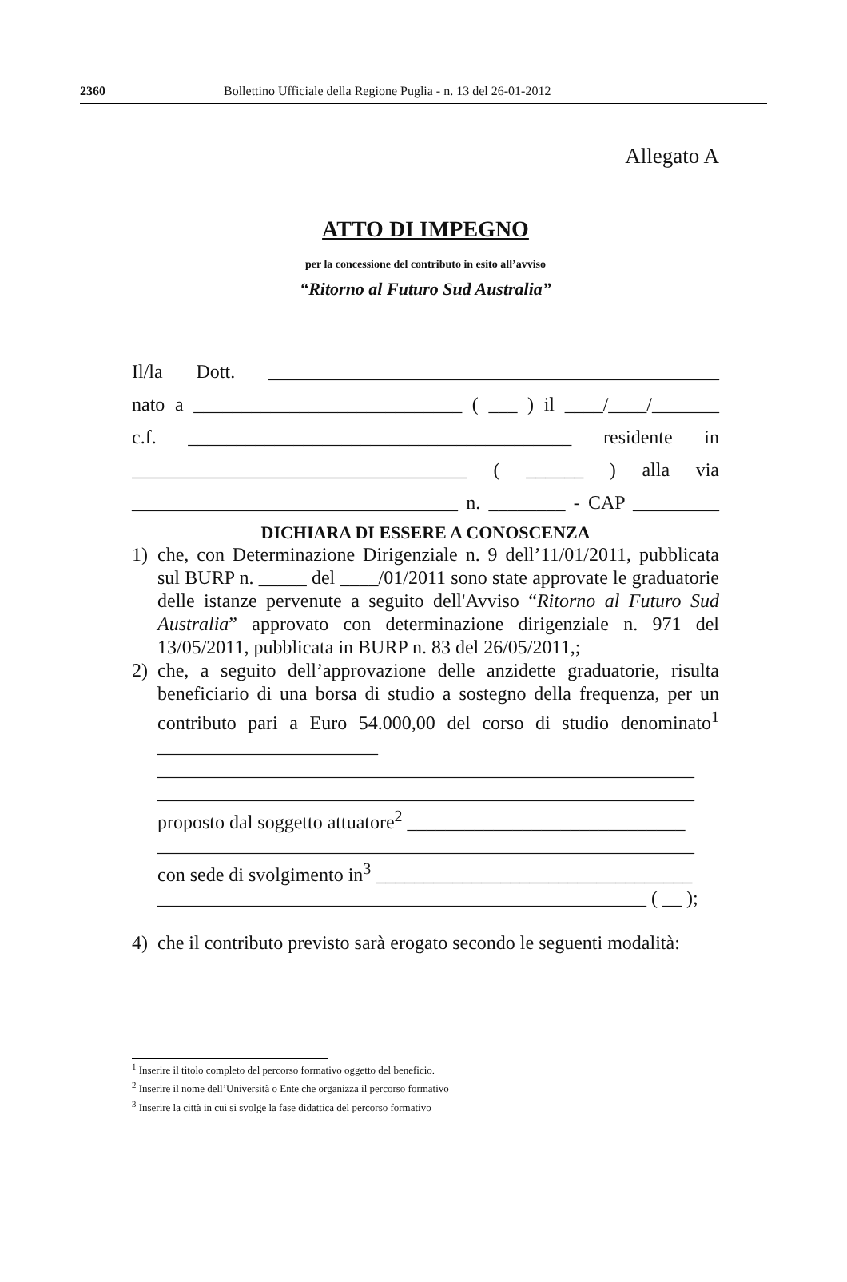2360 Bollettino Ufficiale della Regione Puglia - n. 13 del 26-01-2012
Allegato A
ATTO DI IMPEGNO
per la concessione del contributo in esito all’avviso
“Ritorno al Futuro Sud Australia”
Il/la Dott. _______________________________________________
nato a ____________________________ ( ___ ) il ____/____/_______
c.f. ________________________________________ residente in
___________________________________ ( ______ ) alla via
__________________________________ n. ________ - CAP _________
DICHIARA DI ESSERE A CONOSCENZA
1) che, con Determinazione Dirigenziale n. 9 dell’11/01/2011, pubblicata sul BURP n. _____ del ____/01/2011 sono state approvate le graduatorie delle istanze pervenute a seguito dell'Avviso “Ritorno al Futuro Sud Australia” approvato con determinazione dirigenziale n. 971 del 13/05/2011, pubblicata in BURP n. 83 del 26/05/2011,;
2) che, a seguito dell’approvazione delle anzidette graduatorie, risulta beneficiario di una borsa di studio a sostegno della frequenza, per un contributo pari a Euro 54.000,00 del corso di studio denominato<sup>1</sup> _______________________
________________________________________________________
________________________________________________________
proposto dal soggetto attuatore<sup>2</sup> _____________________________
________________________________________________________
con sede di svolgimento in<sup>3</sup> _________________________________
___________________________________________________ ( __ );
4) che il contributo previsto sarà erogato secondo le seguenti modalità:
<sup>1</sup> Inserire il titolo completo del percorso formativo oggetto del beneficio.
<sup>2</sup> Inserire il nome dell’Università o Ente che organizza il percorso formativo
<sup>3</sup> Inserire la città in cui si svolge la fase didattica del percorso formativo